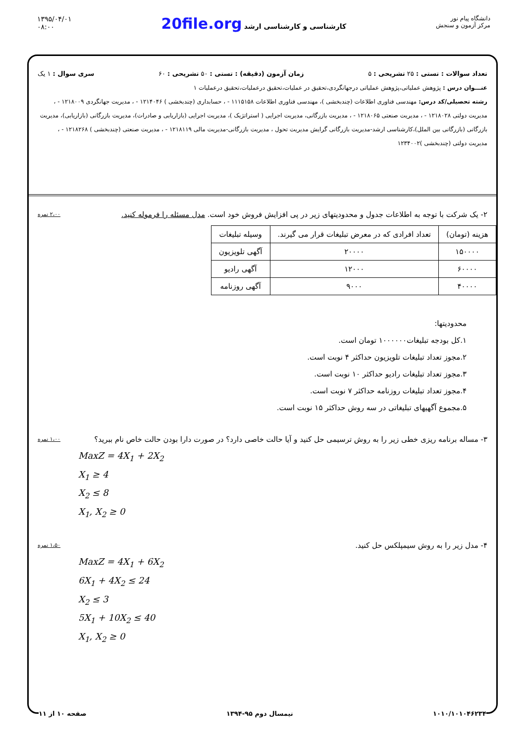۱۳۹۵/۰۴/۰۱
۰۸:۰۰
20file.org کارشناسی و کارشناسی ارشد
دانشگاه پیام نور
مرکز آزمون و سنجش
تعداد سوالات : تستی : ۲۵ تشریحی : ۵ زمان آزمون (دقیقه) : تستی : ۵۰ تشریحی : ۶۰ سری سوال : ۱ یک
عنـــوان درس : پژوهش عملیاتی،پژوهش عملیاتی درجهانگردی،تحقیق در عملیات،تحقیق درعملیات،تحقیق درعملیات ۱
رشته تحصیلی/کد درس: مهندسی فناوری اطلاعات (چندبخشی )، مهندسی فناوری اطلاعات ۱۱۱۵۱۵۸ - ، حسابداری (چندبخشی ) ۱۲۱۴۰۴۶ - ، مدیریت جهانگردی ۱۲۱۸۰۰۹ - ، مدیریت دولتی ۱۲۱۸۰۲۸ - ، مدیریت صنعتی ۱۲۱۸۰۶۵ - ، مدیریت بازرگانی، مدیریت اجرایی ( استراتژیک )، مدیریت اجرایی (بازاریابی و صادرات)، مدیریت بازرگانی (بازاریابی)، مدیریت بازرگانی (بازرگانی بین الملل)،کارشناسی ارشد-مدیریت بازرگانی گرایش مدیریت تحول ، مدیریت بازرگانی-مدیریت مالی ۱۲۱۸۱۱۹ - ، مدیریت صنعتی (چندبخشی ) ۱۲۱۸۲۶۸ - ، مدیریت دولتی (چندبخشی )۱۲۳۴۰۰۲
۲- یک شرکت با توجه به اطلاعات جدول و محدودیتهای زیر در پی افزایش فروش خود است. مدل مسئله را فرموله کنید.
۲،۰۰ نمره
| هزینه (تومان) | تعداد افرادی که در معرض تبلیغات قرار می گیرند. | وسیله تبلیغات |
| --- | --- | --- |
| ۱۵۰۰۰۰ | ۲۰۰۰۰ | آگهی تلویزیون |
| ۶۰۰۰۰ | ۱۲۰۰۰ | آگهی رادیو |
| ۴۰۰۰۰ | ۹۰۰۰ | آگهی روزنامه |
محدودیتها:
۱.کل بودجه تبلیغات۱۰۰۰۰۰۰ تومان است.
۲.مجوز تعداد تبلیغات تلویزیون حداکثر ۴ نوبت است.
۳.مجوز تعداد تبلیغات رادیو حداکثر ۱۰ نوبت است.
۴.مجوز تعداد تبلیغات روزنامه حداکثر ۷ نوبت است.
۵.مجموع آگهیهای تبلیغاتی در سه روش حداکثر ۱۵ نوبت است.
۳- مساله برنامه ریزی خطی زیر را به روش ترسیمی حل کنید و آیا حالت خاصی دارد؟ در صورت دارا بودن حالت خاص نام ببرید؟
۱،۰۰ نمره
MaxZ = 4X<sub>1</sub> + 2X<sub>2</sub>
X<sub>1</sub> ≥ 4
X<sub>2</sub> ≤ 8
X<sub>1</sub>, X<sub>2</sub> ≥ 0
۴- مدل زیر را به روش سیمپلکس حل کنید.
۱،۵۰ نمره
MaxZ = 4X<sub>1</sub> + 6X<sub>2</sub>
6X<sub>1</sub> + 4X<sub>2</sub> ≤ 24
X<sub>2</sub> ≤ 3
5X<sub>1</sub> + 10X<sub>2</sub> ≤ 40
X<sub>1</sub>, X<sub>2</sub> ≥ 0
۱۰۱۰/۱۰۱۰۴۶۲۳۴ نیمسال دوم ۹۵-۱۳۹۴ صفحه ۱۰ از ۱۱